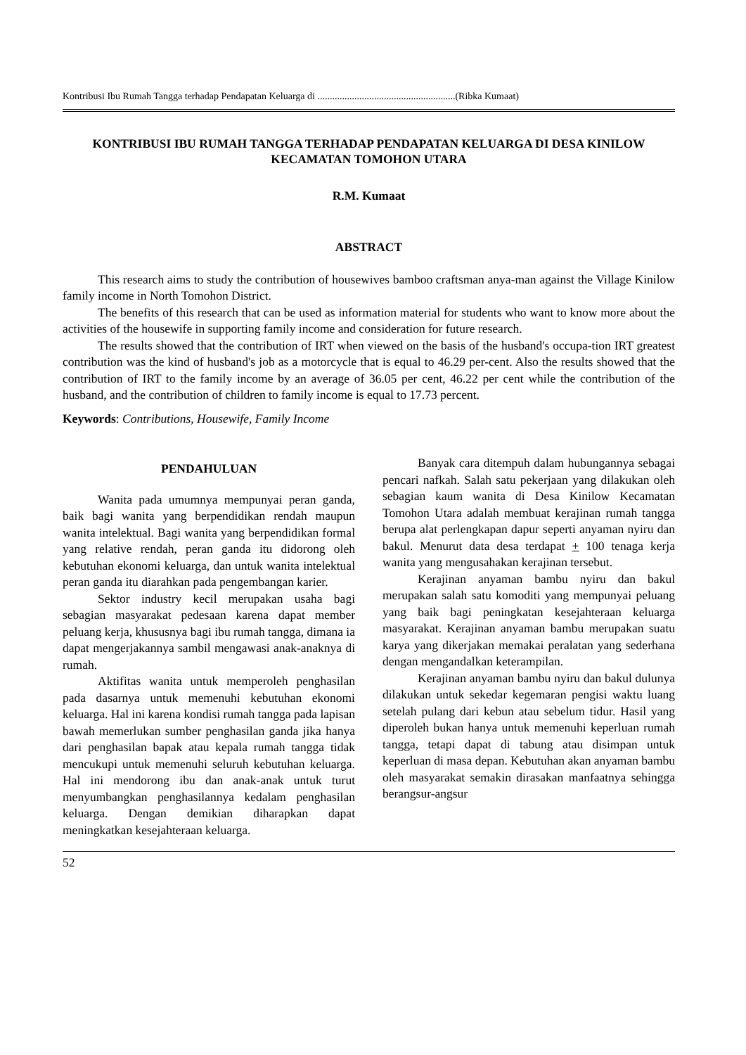Kontribusi Ibu Rumah Tangga terhadap Pendapatan Keluarga di ........................................................(Ribka Kumaat)
KONTRIBUSI IBU RUMAH TANGGA TERHADAP PENDAPATAN KELUARGA DI DESA KINILOW KECAMATAN TOMOHON UTARA
R.M. Kumaat
ABSTRACT
This research aims to study the contribution of housewives bamboo craftsman anya-man against the Village Kinilow family income in North Tomohon District.
The benefits of this research that can be used as information material for students who want to know more about the activities of the housewife in supporting family income and consideration for future research.
The results showed that the contribution of IRT when viewed on the basis of the husband's occupa-tion IRT greatest contribution was the kind of husband's job as a motorcycle that is equal to 46.29 per-cent. Also the results showed that the contribution of IRT to the family income by an average of 36.05 per cent, 46.22 per cent while the contribution of the husband, and the contribution of children to family income is equal to 17.73 percent.
Keywords: Contributions, Housewife, Family Income
PENDAHULUAN
Wanita pada umumnya mempunyai peran ganda, baik bagi wanita yang berpendidikan rendah maupun wanita intelektual. Bagi wanita yang berpendidikan formal yang relative rendah, peran ganda itu didorong oleh kebutuhan ekonomi keluarga, dan untuk wanita intelektual peran ganda itu diarahkan pada pengembangan karier.
Sektor industry kecil merupakan usaha bagi sebagian masyarakat pedesaan karena dapat member peluang kerja, khususnya bagi ibu rumah tangga, dimana ia dapat mengerjakannya sambil mengawasi anak-anaknya di rumah.
Aktifitas wanita untuk memperoleh penghasilan pada dasarnya untuk memenuhi kebutuhan ekonomi keluarga. Hal ini karena kondisi rumah tangga pada lapisan bawah memerlukan sumber penghasilan ganda jika hanya dari penghasilan bapak atau kepala rumah tangga tidak mencukupi untuk memenuhi seluruh kebutuhan keluarga. Hal ini mendorong ibu dan anak-anak untuk turut menyumbangkan penghasilannya kedalam penghasilan keluarga. Dengan demikian diharapkan dapat meningkatkan kesejahteraan keluarga.
Banyak cara ditempuh dalam hubungannya sebagai pencari nafkah. Salah satu pekerjaan yang dilakukan oleh sebagian kaum wanita di Desa Kinilow Kecamatan Tomohon Utara adalah membuat kerajinan rumah tangga berupa alat perlengkapan dapur seperti anyaman nyiru dan bakul. Menurut data desa terdapat + 100 tenaga kerja wanita yang mengusahakan kerajinan tersebut.
Kerajinan anyaman bambu nyiru dan bakul merupakan salah satu komoditi yang mempunyai peluang yang baik bagi peningkatan kesejahteraan keluarga masyarakat. Kerajinan anyaman bambu merupakan suatu karya yang dikerjakan memakai peralatan yang sederhana dengan mengandalkan keterampilan.
Kerajinan anyaman bambu nyiru dan bakul dulunya dilakukan untuk sekedar kegemaran pengisi waktu luang setelah pulang dari kebun atau sebelum tidur. Hasil yang diperoleh bukan hanya untuk memenuhi keperluan rumah tangga, tetapi dapat di tabung atau disimpan untuk keperluan di masa depan. Kebutuhan akan anyaman bambu oleh masyarakat semakin dirasakan manfaatnya sehingga berangsur-angsur
52